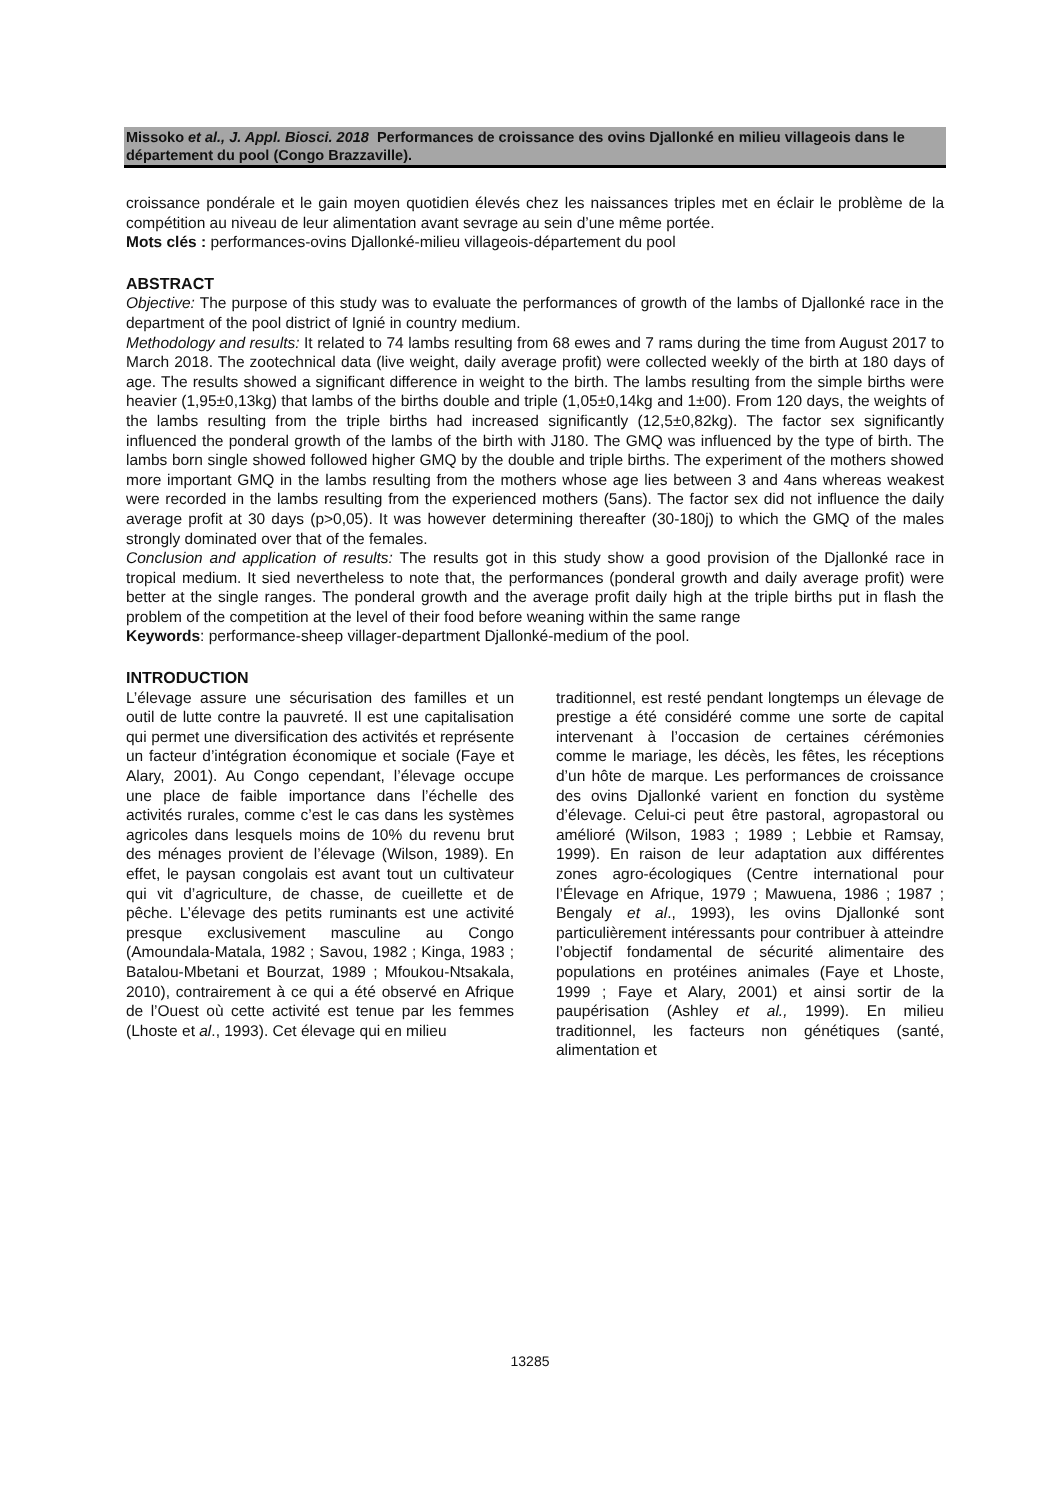Missoko et al., J. Appl. Biosci. 2018 Performances de croissance des ovins Djallonké en milieu villageois dans le département du pool (Congo Brazzaville).
croissance pondérale et le gain moyen quotidien élevés chez les naissances triples met en éclair le problème de la compétition au niveau de leur alimentation avant sevrage au sein d’une même portée.
Mots clés : performances-ovins Djallonké-milieu villageois-département du pool
ABSTRACT
Objective: The purpose of this study was to evaluate the performances of growth of the lambs of Djallonké race in the department of the pool district of Ignié in country medium.
Methodology and results: It related to 74 lambs resulting from 68 ewes and 7 rams during the time from August 2017 to March 2018. The zootechnical data (live weight, daily average profit) were collected weekly of the birth at 180 days of age. The results showed a significant difference in weight to the birth. The lambs resulting from the simple births were heavier (1,95±0,13kg) that lambs of the births double and triple (1,05±0,14kg and 1±00). From 120 days, the weights of the lambs resulting from the triple births had increased significantly (12,5±0,82kg). The factor sex significantly influenced the ponderal growth of the lambs of the birth with J180. The GMQ was influenced by the type of birth. The lambs born single showed followed higher GMQ by the double and triple births. The experiment of the mothers showed more important GMQ in the lambs resulting from the mothers whose age lies between 3 and 4ans whereas weakest were recorded in the lambs resulting from the experienced mothers (5ans). The factor sex did not influence the daily average profit at 30 days (p>0,05). It was however determining thereafter (30-180j) to which the GMQ of the males strongly dominated over that of the females.
Conclusion and application of results: The results got in this study show a good provision of the Djallonké race in tropical medium. It sied nevertheless to note that, the performances (ponderal growth and daily average profit) were better at the single ranges. The ponderal growth and the average profit daily high at the triple births put in flash the problem of the competition at the level of their food before weaning within the same range
Keywords: performance-sheep villager-department Djallonké-medium of the pool.
INTRODUCTION
L’élevage assure une sécurisation des familles et un outil de lutte contre la pauvreté. Il est une capitalisation qui permet une diversification des activités et représente un facteur d’intégration économique et sociale (Faye et Alary, 2001). Au Congo cependant, l’élevage occupe une place de faible importance dans l’échelle des activités rurales, comme c’est le cas dans les systèmes agricoles dans lesquels moins de 10% du revenu brut des ménages provient de l’élevage (Wilson, 1989). En effet, le paysan congolais est avant tout un cultivateur qui vit d’agriculture, de chasse, de cueillette et de pêche. L’élevage des petits ruminants est une activité presque exclusivement masculine au Congo (Amoundala-Matala, 1982 ; Savou, 1982 ; Kinga, 1983 ; Batalou-Mbetani et Bourzat, 1989 ; Mfoukou-Ntsakala, 2010), contrairement à ce qui a été observé en Afrique de l’Ouest où cette activité est tenue par les femmes (Lhoste et al., 1993). Cet élevage qui en milieu
traditionnel, est resté pendant longtemps un élevage de prestige a été considéré comme une sorte de capital intervenant à l’occasion de certaines cérémonies comme le mariage, les décès, les fêtes, les réceptions d’un hôte de marque. Les performances de croissance des ovins Djallonké varient en fonction du système d’élevage. Celui-ci peut être pastoral, agropastoral ou amélioré (Wilson, 1983 ; 1989 ; Lebbie et Ramsay, 1999). En raison de leur adaptation aux différentes zones agro-écologiques (Centre international pour l’Élevage en Afrique, 1979 ; Mawuena, 1986 ; 1987 ; Bengaly et al., 1993), les ovins Djallonké sont particulièrement intéressants pour contribuer à atteindre l’objectif fondamental de sécurité alimentaire des populations en protéines animales (Faye et Lhoste, 1999 ; Faye et Alary, 2001) et ainsi sortir de la paupérisation (Ashley et al., 1999). En milieu traditionnel, les facteurs non génétiques (santé, alimentation et
13285